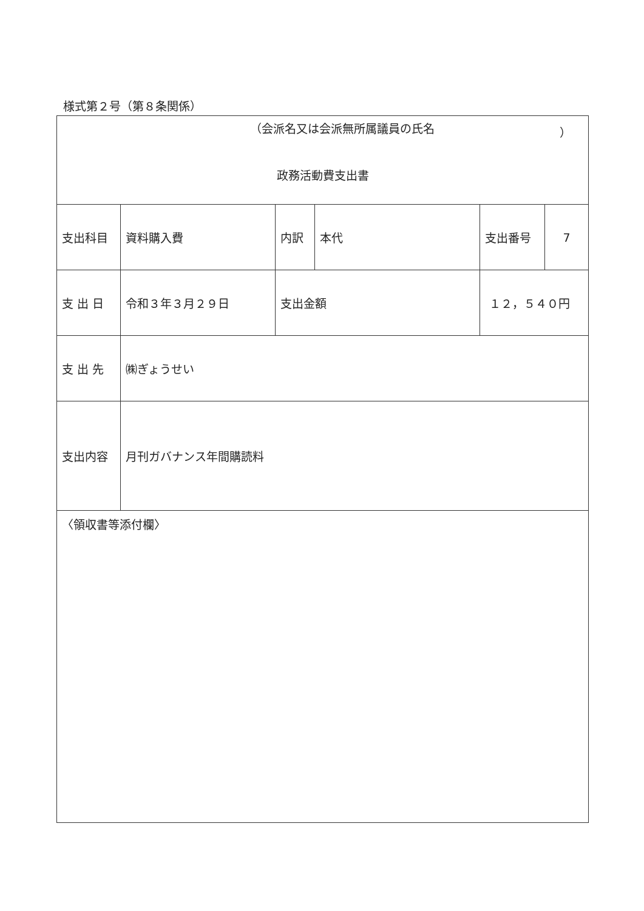様式第２号（第８条関係）
| （会派名又は会派無所属議員の氏名 ） 政務活動費支出書 | | | | | | |
| 支出科目 | 資料購入費 | 内訳 | 本代 | | 支出番号 | 7 |
| 支 出 日 | 令和３年３月２９日 | 支出金額 | | １２，５４０円 | | |
| 支 出 先 | ㈱ぎょうせい | | | | | |
| 支出内容 | 月刊ガバナンス年間購読料 | | | | | |
| 〈領収書等添付欄〉 | | | | | | |